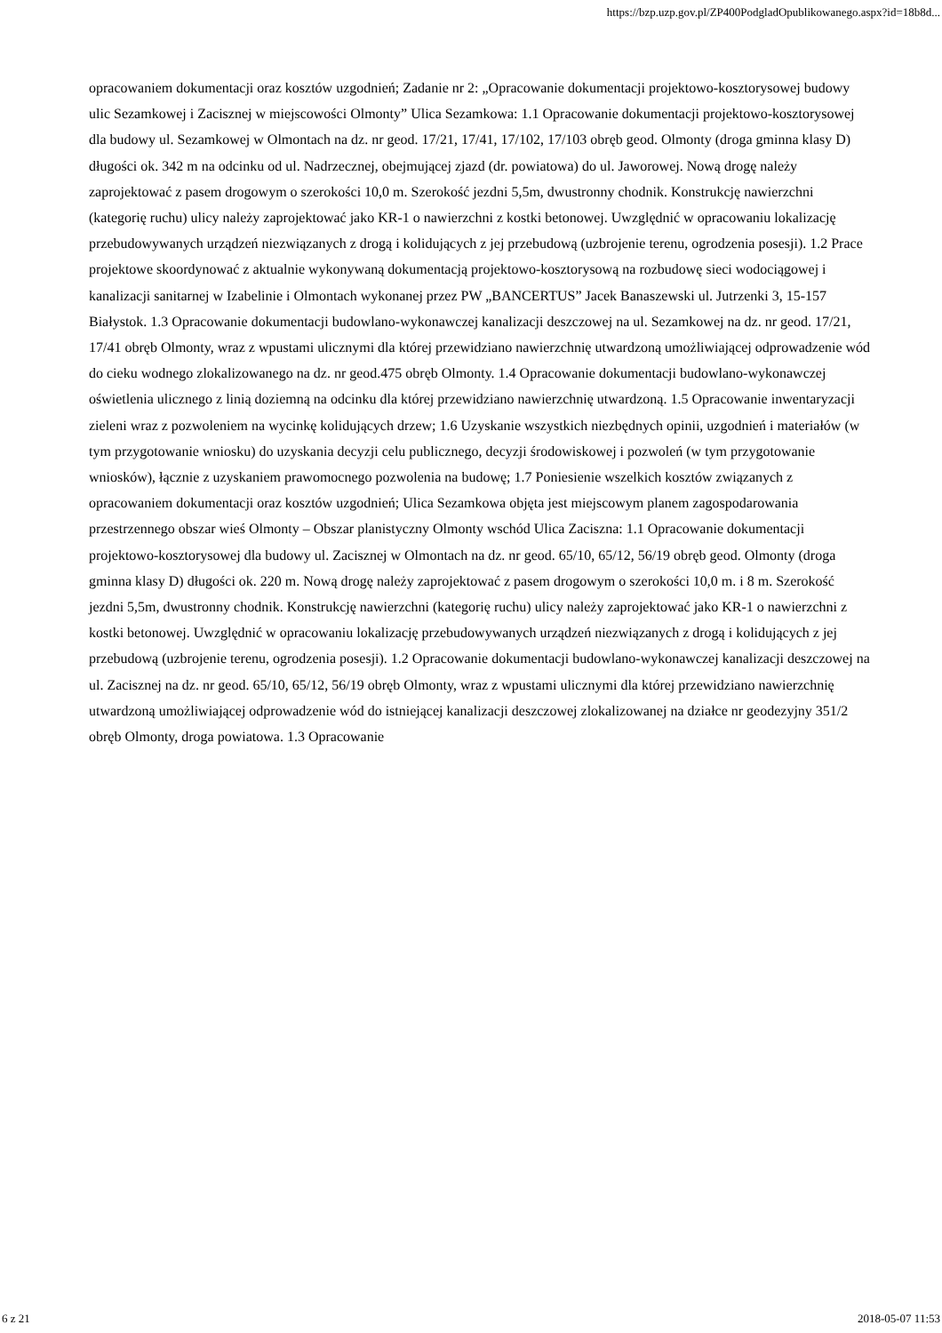https://bzp.uzp.gov.pl/ZP400PodgladOpublikowanego.aspx?id=18b8d...
opracowaniem dokumentacji oraz kosztów uzgodnień; Zadanie nr 2: „Opracowanie dokumentacji projektowo-kosztorysowej budowy ulic Sezamkowej i Zacisznej w miejscowości Olmonty” Ulica Sezamkowa: 1.1 Opracowanie dokumentacji projektowo-kosztorysowej dla budowy ul. Sezamkowej w Olmontach na dz. nr geod. 17/21, 17/41, 17/102, 17/103 obręb geod. Olmonty (droga gminna klasy D) długości ok. 342 m na odcinku od ul. Nadrzecznej, obejmującej zjazd (dr. powiatowa) do ul. Jaworowej. Nową drogę należy zaprojektować z pasem drogowym o szerokości 10,0 m. Szerokość jezdni 5,5m, dwustronny chodnik. Konstrukcję nawierzchni (kategorię ruchu) ulicy należy zaprojektować jako KR-1 o nawierzchni z kostki betonowej. Uwzględnić w opracowaniu lokalizację przebudowywanych urządzeń niezwiązanych z drogą i kolidujących z jej przebudową (uzbrojenie terenu, ogrodzenia posesji). 1.2 Prace projektowe skoordynować z aktualnie wykonywaną dokumentacją projektowo-kosztorysową na rozbudowę sieci wodociągowej i kanalizacji sanitarnej w Izabelinie i Olmontach wykonanej przez PW „BANCERTUS” Jacek Banaszewski ul. Jutrzenki 3, 15-157 Białystok. 1.3 Opracowanie dokumentacji budowlano-wykonawczej kanalizacji deszczowej na ul. Sezamkowej na dz. nr geod. 17/21, 17/41 obręb Olmonty, wraz z wpustami ulicznymi dla której przewidziano nawierzchnię utwardzoną umożliwiającej odprowadzenie wód do cieku wodnego zlokalizowanego na dz. nr geod.475 obręb Olmonty. 1.4 Opracowanie dokumentacji budowlano-wykonawczej oświetlenia ulicznego z linią doziemną na odcinku dla której przewidziano nawierzchnię utwardzoną. 1.5 Opracowanie inwentaryzacji zieleni wraz z pozwoleniem na wycinkę kolidujących drzew; 1.6 Uzyskanie wszystkich niezbędnych opinii, uzgodnień i materiałów (w tym przygotowanie wniosku) do uzyskania decyzji celu publicznego, decyzji środowiskowej i pozwoleń (w tym przygotowanie wniosków), łącznie z uzyskaniem prawomocnego pozwolenia na budowę; 1.7 Poniesienie wszelkich kosztów związanych z opracowaniem dokumentacji oraz kosztów uzgodnień; Ulica Sezamkowa objęta jest miejscowym planem zagospodarowania przestrzennego obszar wieś Olmonty – Obszar planistyczny Olmonty wschód Ulica Zaciszna: 1.1 Opracowanie dokumentacji projektowo-kosztorysowej dla budowy ul. Zacisznej w Olmontach na dz. nr geod. 65/10, 65/12, 56/19 obręb geod. Olmonty (droga gminna klasy D) długości ok. 220 m. Nową drogę należy zaprojektować z pasem drogowym o szerokości 10,0 m. i 8 m. Szerokość jezdni 5,5m, dwustronny chodnik. Konstrukcję nawierzchni (kategorię ruchu) ulicy należy zaprojektować jako KR-1 o nawierzchni z kostki betonowej. Uwzględnić w opracowaniu lokalizację przebudowywanych urządzeń niezwiązanych z drogą i kolidujących z jej przebudową (uzbrojenie terenu, ogrodzenia posesji). 1.2 Opracowanie dokumentacji budowlano-wykonawczej kanalizacji deszczowej na ul. Zacisznej na dz. nr geod. 65/10, 65/12, 56/19 obręb Olmonty, wraz z wpustami ulicznymi dla której przewidziano nawierzchnię utwardzoną umożliwiającej odprowadzenie wód do istniejącej kanalizacji deszczowej zlokalizowanej na działce nr geodezyjny 351/2 obręb Olmonty, droga powiatowa. 1.3 Opracowanie
6 z 21 2018-05-07 11:53